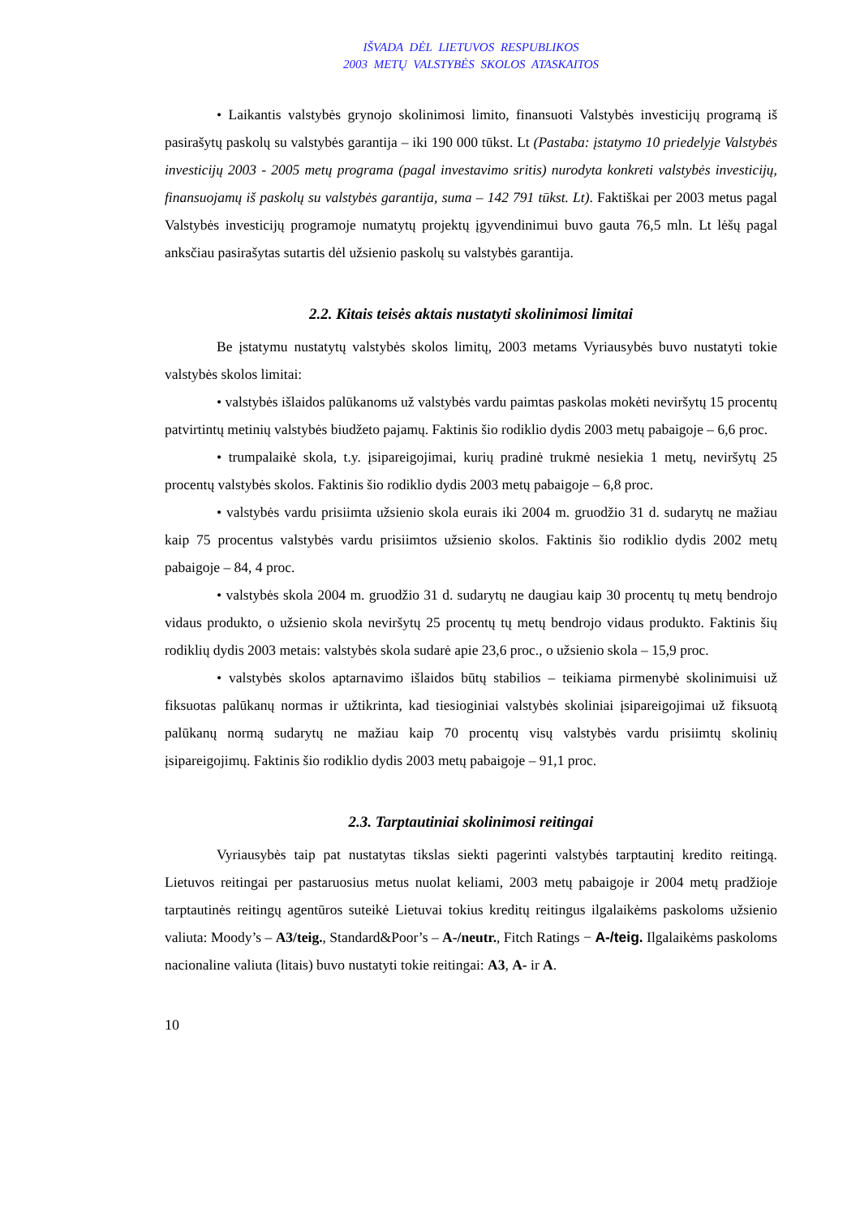IŠVADA DĖL LIETUVOS RESPUBLIKOS
2003 METŲ VALSTYBĖS SKOLOS ATASKAITOS
• Laikantis valstybės grynojo skolinimosi limito, finansuoti Valstybės investicijų programą iš pasirašytų paskolų su valstybės garantija – iki 190 000 tūkst. Lt (Pastaba: įstatymo 10 priedelyje Valstybės investicijų 2003 - 2005 metų programa (pagal investavimo sritis) nurodyta konkreti valstybės investicijų, finansuojamų iš paskolų su valstybės garantija, suma – 142 791 tūkst. Lt). Faktiškai per 2003 metus pagal Valstybės investicijų programoje numatytų projektų įgyvendinimui buvo gauta 76,5 mln. Lt lėšų pagal anksčiau pasirašytas sutartis dėl užsienio paskolų su valstybės garantija.
2.2. Kitais teisės aktais nustatyti skolinimosi limitai
Be įstatymu nustatytų valstybės skolos limitų, 2003 metams Vyriausybės buvo nustatyti tokie valstybės skolos limitai:
• valstybės išlaidos palūkanoms už valstybės vardu paimtas paskolas mokėti neviršytų 15 procentų patvirtintų metinių valstybės biudžeto pajamų. Faktinis šio rodiklio dydis 2003 metų pabaigoje – 6,6 proc.
• trumpalaikė skola, t.y. įsipareigojimai, kurių pradinė trukmė nesiekia 1 metų, neviršytų 25 procentų valstybės skolos. Faktinis šio rodiklio dydis 2003 metų pabaigoje – 6,8 proc.
• valstybės vardu prisiimta užsienio skola eurais iki 2004 m. gruodžio 31 d. sudarytų ne mažiau kaip 75 procentus valstybės vardu prisiimtos užsienio skolos. Faktinis šio rodiklio dydis 2002 metų pabaigoje – 84, 4 proc.
• valstybės skola 2004 m. gruodžio 31 d. sudarytų ne daugiau kaip 30 procentų tų metų bendrojo vidaus produkto, o užsienio skola neviršytų 25 procentų tų metų bendrojo vidaus produkto. Faktinis šių rodiklių dydis 2003 metais: valstybės skola sudarė apie 23,6 proc., o užsienio skola – 15,9 proc.
• valstybės skolos aptarnavimo išlaidos būtų stabilios – teikiama pirmenybė skolinimuisi už fiksuotas palūkanų normas ir užtikrinta, kad tiesioginiai valstybės skoliniai įsipareigojimai už fiksuotą palūkanų normą sudarytų ne mažiau kaip 70 procentų visų valstybės vardu prisiimtų skolinių įsipareigojimų. Faktinis šio rodiklio dydis 2003 metų pabaigoje – 91,1 proc.
2.3. Tarptautiniai skolinimosi reitingai
Vyriausybės taip pat nustatytas tikslas siekti pagerinti valstybės tarptautinį kredito reitingą. Lietuvos reitingai per pastaruosius metus nuolat keliami, 2003 metų pabaigoje ir 2004 metų pradžioje tarptautinės reitingų agentūros suteikė Lietuvai tokius kreditų reitingus ilgalaikėms paskoloms užsienio valiuta: Moody’s – A3/teig., Standard&Poor’s – A-/neutr., Fitch Ratings − A-/teig. Ilgalaikėms paskoloms nacionaline valiuta (litais) buvo nustatyti tokie reitingai: A3, A- ir A.
10